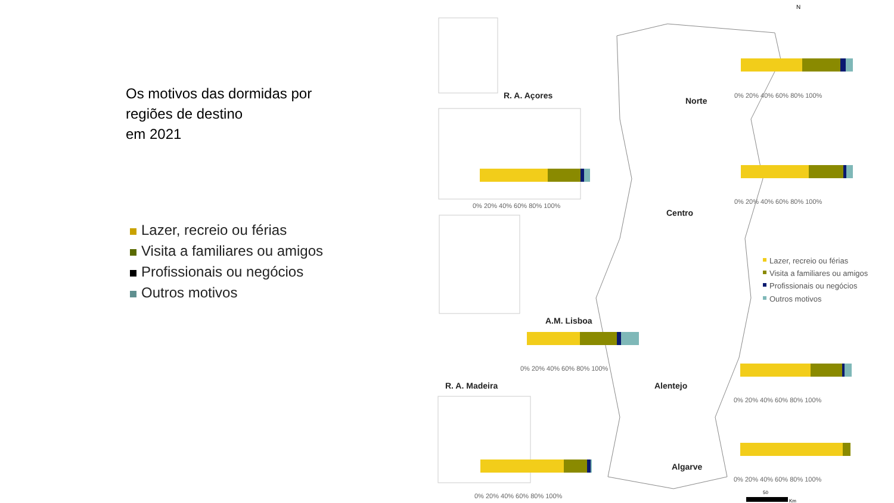Os motivos das dormidas por
regiões de destino
em 2021
Lazer, recreio ou férias
Visita a familiares ou amigos
Profissionais ou negócios
Outros motivos
N
R. A. Açores
Norte
Centro
A.M. Lisboa
Alentejo
Algarve
R. A. Madeira
0% 20% 40% 60% 80% 100%
0% 20% 40% 60% 80% 100%
0% 20% 40% 60% 80% 100%
0% 20% 40% 60% 80% 100%
0% 20% 40% 60% 80% 100%
0% 20% 40% 60% 80% 100%
0% 20% 40% 60% 80% 100%
Lazer, recreio ou férias
Visita a familiares ou amigos
Profissionais ou negócios
Outros motivos
50
Km